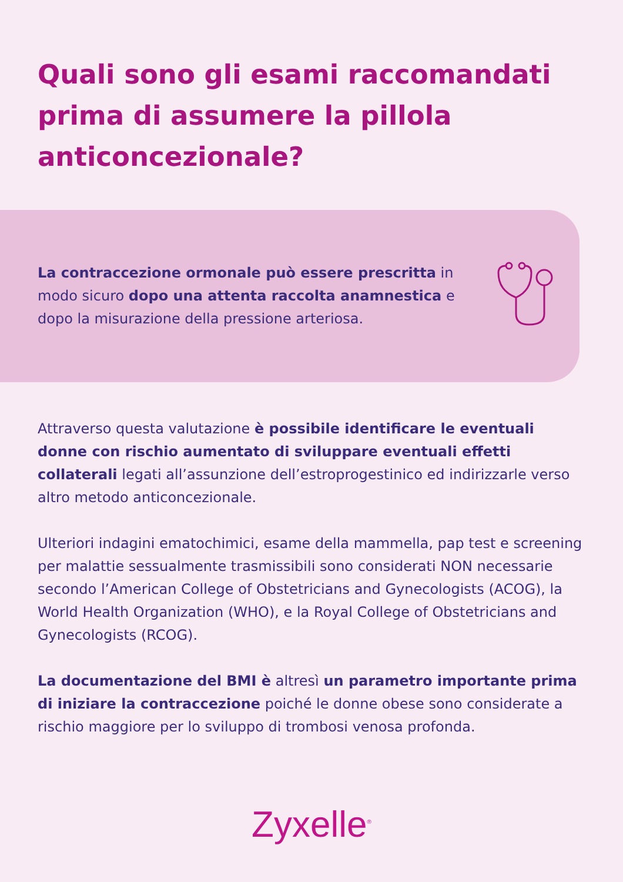Quali sono gli esami raccomandati prima di assumere la pillola anticoncezionale?
La contraccezione ormonale può essere prescritta in modo sicuro dopo una attenta raccolta anamnestica e dopo la misurazione della pressione arteriosa.
Attraverso questa valutazione è possibile identificare le eventuali donne con rischio aumentato di sviluppare eventuali effetti collaterali legati all’assunzione dell’estroprogestinico ed indirizzarle verso altro metodo anticoncezionale.
Ulteriori indagini ematochimici, esame della mammella, pap test e screening per malattie sessualmente trasmissibili sono considerati NON necessarie secondo l’American College of Obstetricians and Gynecologists (ACOG), la World Health Organization (WHO), e la Royal College of Obstetricians and Gynecologists (RCOG).
La documentazione del BMI è altresì un parametro importante prima di iniziare la contraccezione poiché le donne obese sono considerate a rischio maggiore per lo sviluppo di trombosi venosa profonda.
Zyxelle<sup>®</sup>